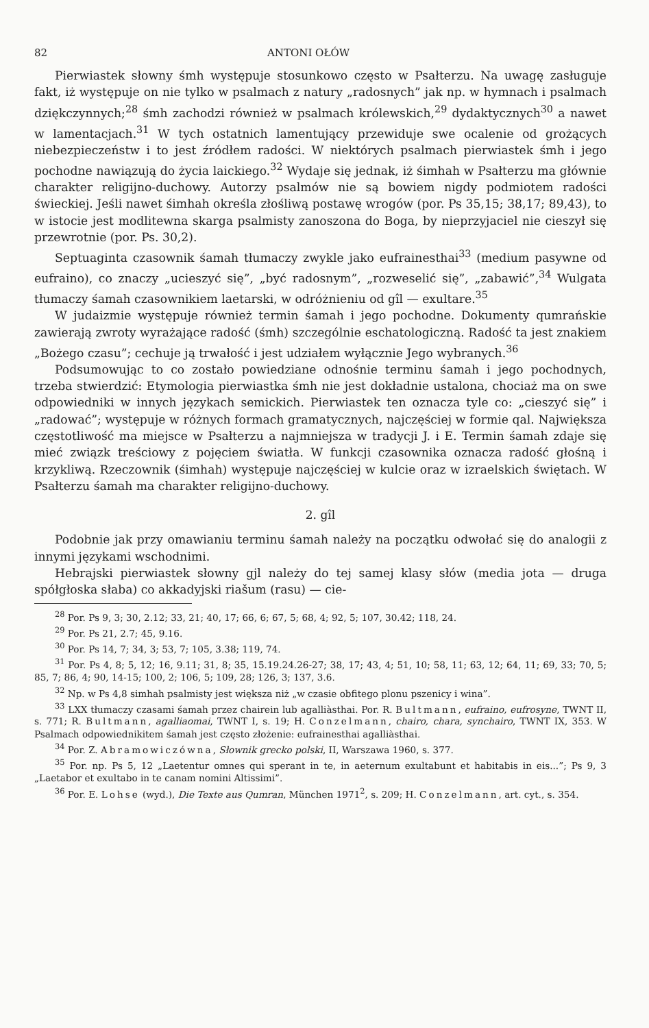82 ANTONI OŁÓW
Pierwiastek słowny śmh występuje stosunkowo często w Psałterzu. Na uwagę zasługuje fakt, iż występuje on nie tylko w psalmach z natury „radosnych” jak np. w hymnach i psalmach dziękczynnych;<sup>28</sup> śmh zachodzi również w psalmach królewskich,<sup>29</sup> dydaktycznych<sup>30</sup> a nawet w lamentacjach.<sup>31</sup> W tych ostatnich lamentujący przewiduje swe ocalenie od grożących niebezpieczeństw i to jest źródłem radości. W niektórych psalmach pierwiastek śmh i jego pochodne nawiązują do życia laickiego.<sup>32</sup> Wydaje się jednak, iż śimhah w Psałterzu ma głównie charakter religijno-duchowy. Autorzy psalmów nie są bowiem nigdy podmiotem radości świeckiej. Jeśli nawet śimhah określa złośliwą postawę wrogów (por. Ps 35,15; 38,17; 89,43), to w istocie jest modlitewna skarga psalmisty zanoszona do Boga, by nieprzyjaciel nie cieszył się przewrotnie (por. Ps. 30,2).
Septuaginta czasownik śamah tłumaczy zwykle jako eufrainesthai<sup>33</sup> (medium pasywne od eufraino), co znaczy „ucieszyć się”, „być radosnym”, „rozweselić się”, „zabawić”,<sup>34</sup> Wulgata tłumaczy śamah czasownikiem laetarski, w odróżnieniu od gîl — exultare.<sup>35</sup>
W judaizmie występuje również termin śamah i jego pochodne. Dokumenty qumrańskie zawierają zwroty wyrażające radość (śmh) szczególnie eschatologiczną. Radość ta jest znakiem „Bożego czasu”; cechuje ją trwałość i jest udziałem wyłącznie Jego wybranych.<sup>36</sup>
Podsumowując to co zostało powiedziane odnośnie terminu śamah i jego pochodnych, trzeba stwierdzić: Etymologia pierwiastka śmh nie jest dokładnie ustalona, chociaż ma on swe odpowiedniki w innych językach semickich. Pierwiastek ten oznacza tyle co: „cieszyć się” i „radować”; występuje w różnych formach gramatycznych, najczęściej w formie qal. Największa częstotliwość ma miejsce w Psałterzu a najmniejsza w tradycji J. i E. Termin śamah zdaje się mieć związk treściowy z pojęciem światła. W funkcji czasownika oznacza radość głośną i krzykliwą. Rzeczownik (śimhah) występuje najczęściej w kulcie oraz w izraelskich świętach. W Psałterzu śamah ma charakter religijno-duchowy.
2. gîl
Podobnie jak przy omawianiu terminu śamah należy na początku odwołać się do analogii z innymi językami wschodnimi.
Hebrajski pierwiastek słowny gjl należy do tej samej klasy słów (media jota — druga spółgłoska słaba) co akkadyjski riašum (rasu) — cie-
<sup>28</sup> Por. Ps 9, 3; 30, 2.12; 33, 21; 40, 17; 66, 6; 67, 5; 68, 4; 92, 5; 107, 30.42; 118, 24.
<sup>29</sup> Por. Ps 21, 2.7; 45, 9.16.
<sup>30</sup> Por. Ps 14, 7; 34, 3; 53, 7; 105, 3.38; 119, 74.
<sup>31</sup> Por. Ps 4, 8; 5, 12; 16, 9.11; 31, 8; 35, 15.19.24.26-27; 38, 17; 43, 4; 51, 10; 58, 11; 63, 12; 64, 11; 69, 33; 70, 5; 85, 7; 86, 4; 90, 14-15; 100, 2; 106, 5; 109, 28; 126, 3; 137, 3.6.
<sup>32</sup> Np. w Ps 4,8 simhah psalmisty jest większa niż „w czasie obfitego plonu pszenicy i wina”.
<sup>33</sup> LXX tłumaczy czasami śamah przez chairein lub agalliàsthai. Por. R. Bultmann, eufraino, eufrosyne, TWNT II, s. 771; R. Bultmann, agalliaomai, TWNT I, s. 19; H. Conzelmann, chairo, chara, synchairo, TWNT IX, 353. W Psalmach odpowiednikitem śamah jest często złożenie: eufrainesthai agalliàsthai.
<sup>34</sup> Por. Z. Abramowiczówna, Słownik grecko polski, II, Warszawa 1960, s. 377.
<sup>35</sup> Por. np. Ps 5, 12 „Laetentur omnes qui sperant in te, in aeternum exultabunt et habitabis in eis...”; Ps 9, 3 „Laetabor et exultabo in te canam nomini Altissimi”.
<sup>36</sup> Por. E. Lohse (wyd.), Die Texte aus Qumran, München 1971<sup>2</sup>, s. 209; H. Conzelmann, art. cyt., s. 354.